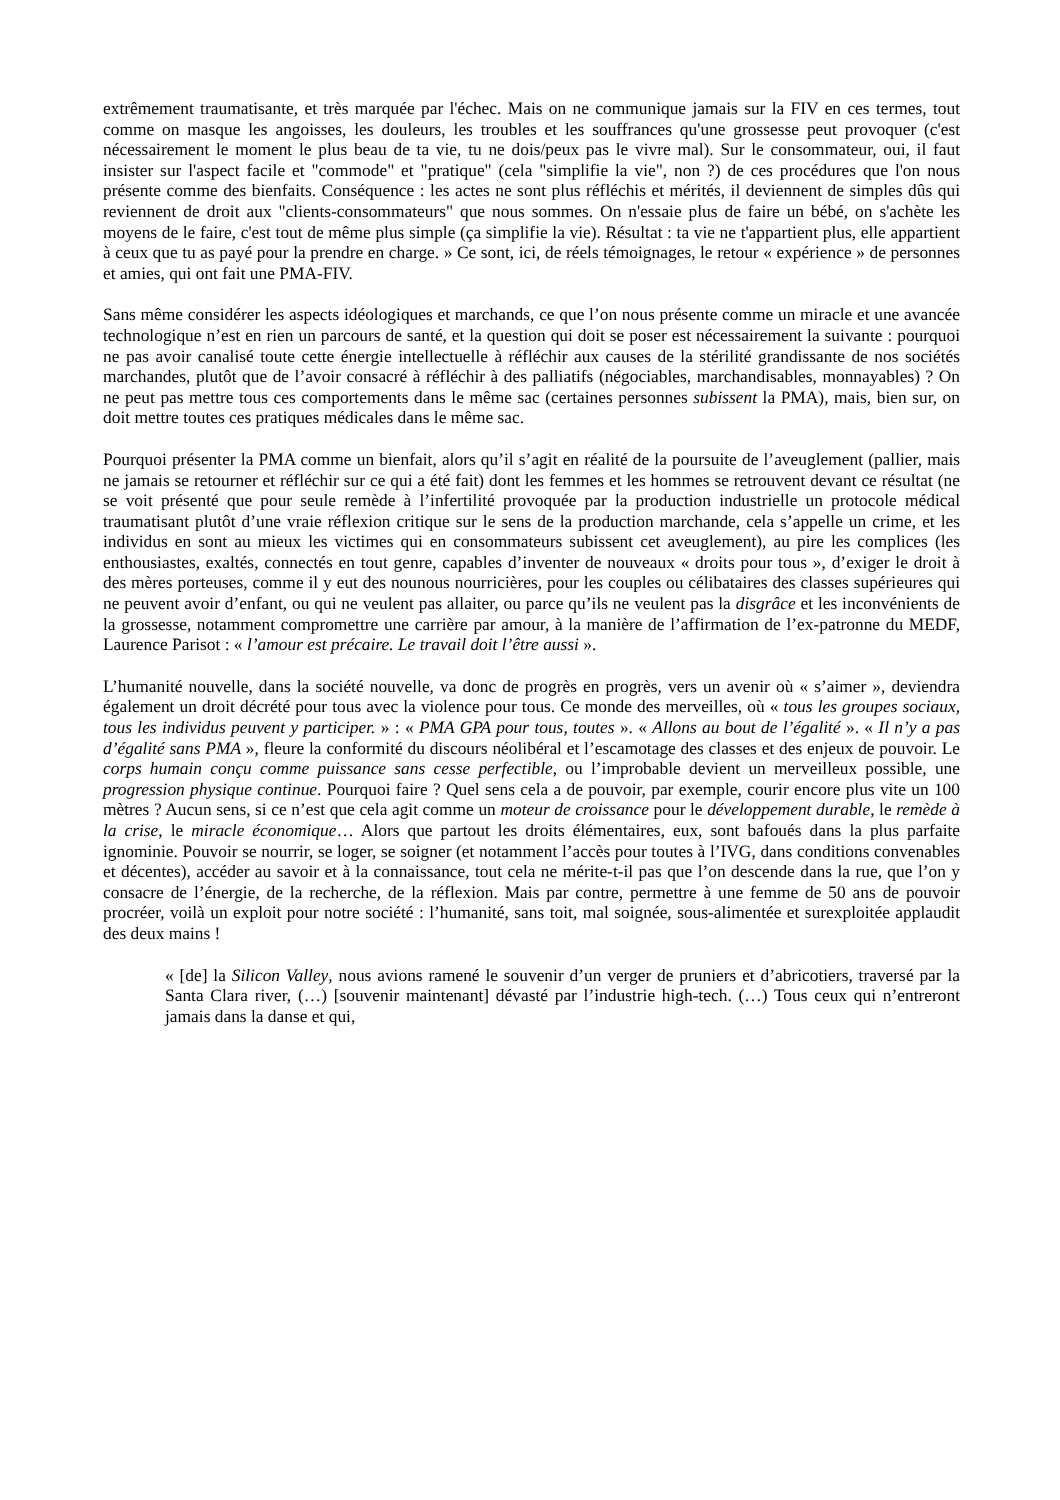extrêmement traumatisante, et très marquée par l'échec. Mais on ne communique jamais sur la FIV en ces termes, tout comme on masque les angoisses, les douleurs, les troubles et les souffrances qu'une grossesse peut provoquer (c'est nécessairement le moment le plus beau de ta vie, tu ne dois/peux pas le vivre mal). Sur le consommateur, oui, il faut insister sur l'aspect facile et "commode" et "pratique" (cela "simplifie la vie", non ?) de ces procédures que l'on nous présente comme des bienfaits. Conséquence : les actes ne sont plus réfléchis et mérités, il deviennent de simples dûs qui reviennent de droit aux "clients-consommateurs" que nous sommes. On n'essaie plus de faire un bébé, on s'achète les moyens de le faire, c'est tout de même plus simple (ça simplifie la vie). Résultat : ta vie ne t'appartient plus, elle appartient à ceux que tu as payé pour la prendre en charge. » Ce sont, ici, de réels témoignages, le retour « expérience » de personnes et amies, qui ont fait une PMA-FIV.
Sans même considérer les aspects idéologiques et marchands, ce que l’on nous présente comme un miracle et une avancée technologique n’est en rien un parcours de santé, et la question qui doit se poser est nécessairement la suivante : pourquoi ne pas avoir canalisé toute cette énergie intellectuelle à réfléchir aux causes de la stérilité grandissante de nos sociétés marchandes, plutôt que de l’avoir consacré à réfléchir à des palliatifs (négociables, marchandisables, monnayables) ? On ne peut pas mettre tous ces comportements dans le même sac (certaines personnes subissent la PMA), mais, bien sur, on doit mettre toutes ces pratiques médicales dans le même sac.
Pourquoi présenter la PMA comme un bienfait, alors qu’il s’agit en réalité de la poursuite de l’aveuglement (pallier, mais ne jamais se retourner et réfléchir sur ce qui a été fait) dont les femmes et les hommes se retrouvent devant ce résultat (ne se voit présenté que pour seule remède à l’infertilité provoquée par la production industrielle un protocole médical traumatisant plutôt d’une vraie réflexion critique sur le sens de la production marchande, cela s’appelle un crime, et les individus en sont au mieux les victimes qui en consommateurs subissent cet aveuglement), au pire les complices (les enthousiastes, exaltés, connectés en tout genre, capables d’inventer de nouveaux « droits pour tous », d’exiger le droit à des mères porteuses, comme il y eut des nounous nourricières, pour les couples ou célibataires des classes supérieures qui ne peuvent avoir d’enfant, ou qui ne veulent pas allaiter, ou parce qu’ils ne veulent pas la disgrâce et les inconvénients de la grossesse, notamment compromettre une carrière par amour, à la manière de l’affirmation de l’ex-patronne du MEDF, Laurence Parisot : « l’amour est précaire. Le travail doit l’être aussi ».
L’humanité nouvelle, dans la société nouvelle, va donc de progrès en progrès, vers un avenir où « s’aimer », deviendra également un droit décrété pour tous avec la violence pour tous. Ce monde des merveilles, où « tous les groupes sociaux, tous les individus peuvent y participer. » : « PMA GPA pour tous, toutes ». « Allons au bout de l’égalité ». « Il n’y a pas d’égalité sans PMA », fleure la conformité du discours néolibéral et l’escamotage des classes et des enjeux de pouvoir. Le corps humain conçu comme puissance sans cesse perfectible, ou l’improbable devient un merveilleux possible, une progression physique continue. Pourquoi faire ? Quel sens cela a de pouvoir, par exemple, courir encore plus vite un 100 mètres ? Aucun sens, si ce n’est que cela agit comme un moteur de croissance pour le développement durable, le remède à la crise, le miracle économique… Alors que partout les droits élémentaires, eux, sont bafoués dans la plus parfaite ignominie. Pouvoir se nourrir, se loger, se soigner (et notamment l’accès pour toutes à l’IVG, dans conditions convenables et décentes), accéder au savoir et à la connaissance, tout cela ne mérite-t-il pas que l’on descende dans la rue, que l’on y consacre de l’énergie, de la recherche, de la réflexion. Mais par contre, permettre à une femme de 50 ans de pouvoir procréer, voilà un exploit pour notre société : l’humanité, sans toit, mal soignée, sous-alimentée et surexploitée applaudit des deux mains !
« [de] la Silicon Valley, nous avions ramené le souvenir d’un verger de pruniers et d’abricotiers, traversé par la Santa Clara river, (…) [souvenir maintenant] dévasté par l’industrie high-tech. (…) Tous ceux qui n’entreront jamais dans la danse et qui,